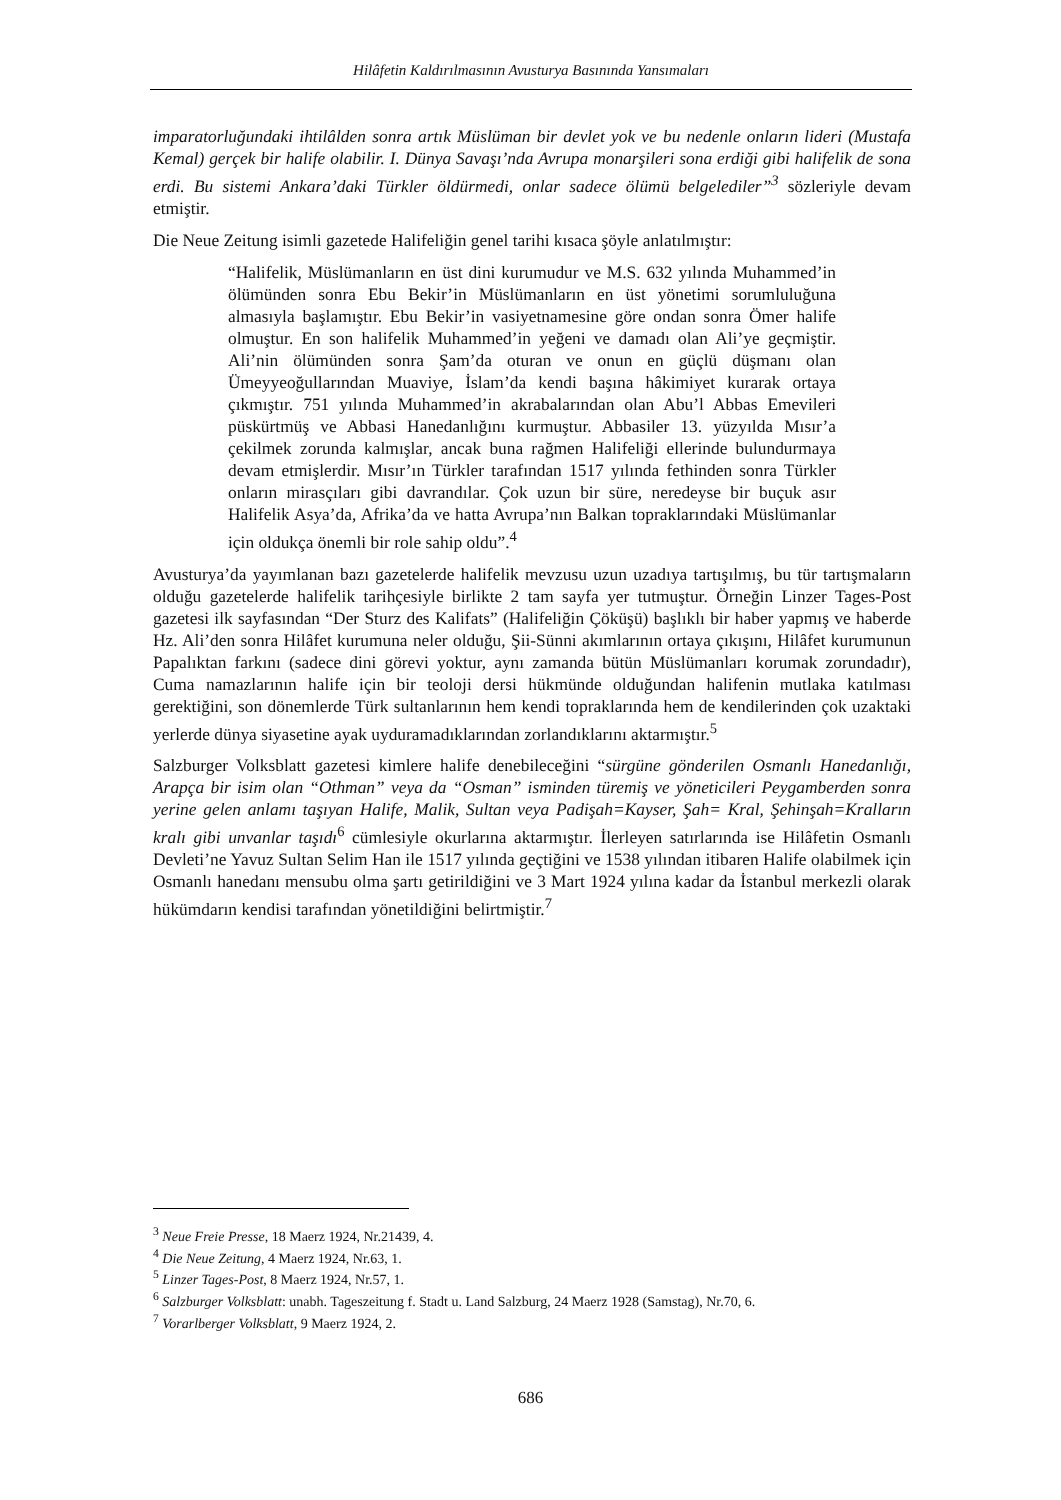Hilâfetin Kaldırılmasının Avusturya Basınında Yansımaları
imparatorluğundaki ihtilâlden sonra artık Müslüman bir devlet yok ve bu nedenle onların lideri (Mustafa Kemal) gerçek bir halife olabilir. I. Dünya Savaşı’nda Avrupa monarşileri sona erdiği gibi halifelik de sona erdi. Bu sistemi Ankara’daki Türkler öldürmedi, onlar sadece ölümü belgelediler”<sup>3</sup> sözleriyle devam etmiştir.
Die Neue Zeitung isimli gazetede Halifeliğin genel tarihi kısaca şöyle anlatılmıştır:
“Halifelik, Müslümanların en üst dini kurumudur ve M.S. 632 yılında Muhammed’in ölümünden sonra Ebu Bekir’in Müslümanların en üst yönetimi sorumluluğuna almasıyla başlamıştır. Ebu Bekir’in vasiyetnamesine göre ondan sonra Ömer halife olmuştur. En son halifelik Muhammed’in yeğeni ve damadı olan Ali’ye geçmiştir. Ali’nin ölümünden sonra Şam’da oturan ve onun en güçlü düşmanı olan Ümeyyeoğullarından Muaviye, İslam’da kendi başına hâkimiyet kurarak ortaya çıkmıştır. 751 yılında Muhammed’in akrabalarından olan Abu’l Abbas Emevileri püskürtmüş ve Abbasi Hanedanlığını kurmuştur. Abbasiler 13. yüzyılda Mısır’a çekilmek zorunda kalmışlar, ancak buna rağmen Halifeliği ellerinde bulundurmaya devam etmişlerdir. Mısır’ın Türkler tarafından 1517 yılında fethinden sonra Türkler onların mirasçıları gibi davrandılar. Çok uzun bir süre, neredeyse bir buçuk asır Halifelik Asya’da, Afrika’da ve hatta Avrupa’nın Balkan topraklarındaki Müslümanlar için oldukça önemli bir role sahip oldu”.<sup>4</sup>
Avusturya’da yayımlanan bazı gazetelerde halifelik mevzusu uzun uzadıya tartışılmış, bu tür tartışmaların olduğu gazetelerde halifelik tarihçesiyle birlikte 2 tam sayfa yer tutmuştur. Örneğin Linzer Tages-Post gazetesi ilk sayfasından “Der Sturz des Kalifats” (Halifeliğin Çöküşü) başlıklı bir haber yapmış ve haberde Hz. Ali’den sonra Hilâfet kurumuna neler olduğu, Şii-Sünni akımlarının ortaya çıkışını, Hilâfet kurumunun Papalıktan farkını (sadece dini görevi yoktur, aynı zamanda bütün Müslümanları korumak zorundadır), Cuma namazlarının halife için bir teoloji dersi hükmünde olduğundan halifenin mutlaka katılması gerektiğini, son dönemlerde Türk sultanlarının hem kendi topraklarında hem de kendilerinden çok uzaktaki yerlerde dünya siyasetine ayak uyduramadıklarından zorlandıklarını aktarmıştır.<sup>5</sup>
Salzburger Volksblatt gazetesi kimlere halife denebileceğini “sürgüne gönderilen Osmanlı Hanedanlığı, Arapça bir isim olan “Othman” veya da “Osman” isminden türemiş ve yöneticileri Peygamberden sonra yerine gelen anlamı taşıyan Halife, Malik, Sultan veya Padişah=Kayser, Şah= Kral, Şehinşah=Kralların kralı gibi unvanlar taşıdı<sup>6</sup> cümlesiyle okurlarına aktarmıştır. İlerleyen satırlarında ise Hilâfetin Osmanlı Devleti’ne Yavuz Sultan Selim Han ile 1517 yılında geçtiğini ve 1538 yılından itibaren Halife olabilmek için Osmanlı hanedanı mensubu olma şartı getirildiğini ve 3 Mart 1924 yılına kadar da İstanbul merkezli olarak hükümdarın kendisi tarafından yönetildiğini belirtmiştir.<sup>7</sup>
<sup>3</sup> Neue Freie Presse, 18 Maerz 1924, Nr.21439, 4.
<sup>4</sup> Die Neue Zeitung, 4 Maerz 1924, Nr.63, 1.
<sup>5</sup> Linzer Tages-Post, 8 Maerz 1924, Nr.57, 1.
<sup>6</sup> Salzburger Volksblatt: unabh. Tageszeitung f. Stadt u. Land Salzburg, 24 Maerz 1928 (Samstag), Nr.70, 6.
<sup>7</sup> Vorarlberger Volksblatt, 9 Maerz 1924, 2.
686